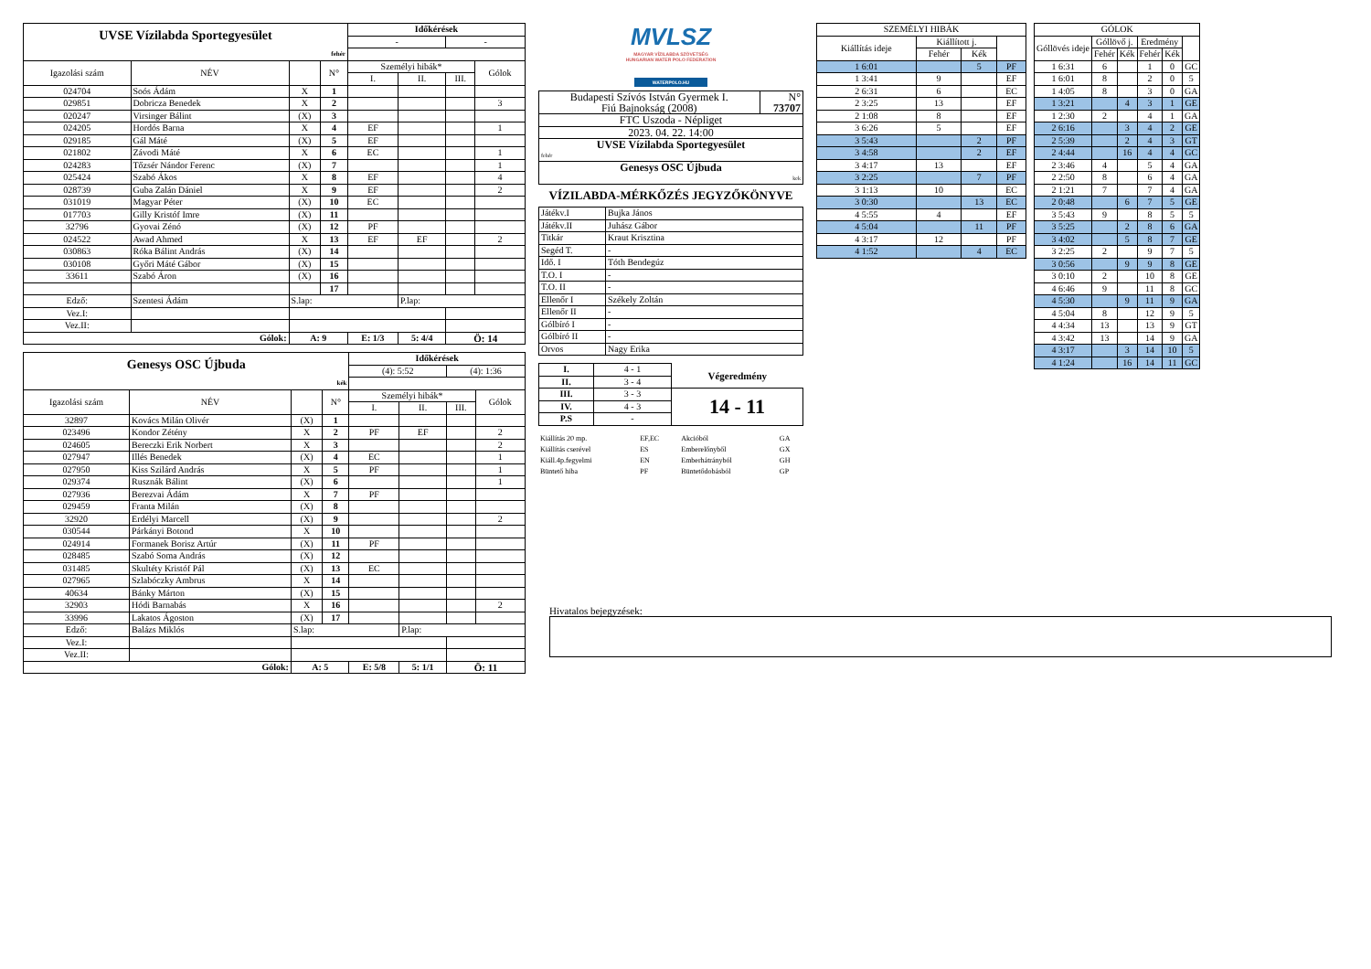| UVSE Vízilabda Sportegyesület | | | | Időkérések | | | |
| | | | | - | | - | |
| fehér | | | | | | | |
| Igazolási szám | NÉV | | N° | Személyi hibák* | | | Gólok |
| | | | | I. | II. | III. | |
| 024704 | Soós Ádám | X | 1 | | | | |
| 029851 | Dobricza Benedek | X | 2 | | | | 3 |
| 020247 | Virsinger Bálint | (X) | 3 | | | | |
| 024205 | Hordós Barna | X | 4 | EF | | | 1 |
| 029185 | Gál Máté | (X) | 5 | EF | | | |
| 021802 | Závodi Máté | X | 6 | EC | | | 1 |
| 024283 | Tőzsér Nándor Ferenc | (X) | 7 | | | | 1 |
| 025424 | Szabó Ákos | X | 8 | EF | | | 4 |
| 028739 | Guba Zalán Dániel | X | 9 | EF | | | 2 |
| 031019 | Magyar Péter | (X) | 10 | EC | | | |
| 017703 | Gilly Kristóf Imre | (X) | 11 | | | | |
| 32796 | Gyovai Zénó | (X) | 12 | PF | | | |
| 024522 | Awad Ahmed | X | 13 | EF | EF | | 2 |
| 030863 | Róka Bálint András | (X) | 14 | | | | |
| 030108 | Győri Máté Gábor | (X) | 15 | | | | |
| 33611 | Szabó Áron | (X) | 16 | | | | |
| | | | 17 | | | | |
| Edző: | Szentesi Ádám | S.lap: | | | P.lap: | | |
| Vez.I: | | | | | | | |
| Vez.II: | | | | | | | |
| Gólok: | | A: 9 | | E: 1/3 | 5: 4/4 | Ö: 14 | |
| Genesys OSC Újbuda | | | | Időkérések | | | |
| | | | | (4): 5:52 | | (4): 1:36 | |
| kék | | | | | | | |
| Igazolási szám | NÉV | | N° | Személyi hibák* | | | Gólok |
| | | | | I. | II. | III. | |
| 32897 | Kovács Milán Olivér | (X) | 1 | | | | |
| 023496 | Kondor Zétény | X | 2 | PF | EF | | 2 |
| 024605 | Bereczki Erik Norbert | X | 3 | | | | 2 |
| 027947 | Illés Benedek | (X) | 4 | EC | | | 1 |
| 027950 | Kiss Szilárd András | X | 5 | PF | | | 1 |
| 029374 | Rusznák Bálint | (X) | 6 | | | | 1 |
| 027936 | Berezvai Ádám | X | 7 | PF | | | |
| 029459 | Franta Milán | (X) | 8 | | | | |
| 32920 | Erdélyi Marcell | (X) | 9 | | | | 2 |
| 030544 | Párkányi Botond | X | 10 | | | | |
| 024914 | Formanek Borisz Artúr | (X) | 11 | PF | | | |
| 028485 | Szabó Soma András | (X) | 12 | | | | |
| 031485 | Skultéty Kristóf Pál | (X) | 13 | EC | | | |
| 027965 | Szlabóczky Ambrus | X | 14 | | | | |
| 40634 | Bánky Márton | (X) | 15 | | | | |
| 32903 | Hódi Barnabás | X | 16 | | | | 2 |
| 33996 | Lakatos Ágoston | (X) | 17 | | | | |
| Edző: | Balázs Miklós | S.lap: | | | P.lap: | | |
| Vez.I: | | | | | | | |
| Vez.II: | | | | | | | |
| Gólok: | | A: 5 | | E: 5/8 | 5: 1/1 | Ö: 11 | |
MVLSZ
MAGYAR VÍZILABDA SZÖVETSÉG
HUNGARIAN WATER POLO FEDERATION
WATERPOLO.HU
| Budapesti Szívós István Gyermek I. Fiú Bajnokság (2008) | N° 73707 |
| FTC Uszoda - Népliget | |
| 2023. 04. 22. 14:00 | |
| UVSE Vízilabda Sportegyesület fehér | |
| Genesys OSC Újbuda kek | |
VÍZILABDA-MÉRKŐZÉS JEGYZŐKÖNYVE
| Játékv.I | Bujka János |
| Játékv.II | Juhász Gábor |
| Titkár | Kraut Krisztina |
| Segéd T. | - |
| Idő. I | Tóth Bendegúz |
| T.O. I | - |
| T.O. II | - |
| Ellenőr I | Székely Zoltán |
| Ellenőr II | - |
| Gólbíró I | - |
| Gólbíró II | - |
| Orvos | Nagy Erika |
| I. | 4 - 1 | Végeredmény |
| II. | 3 - 4 | |
| III. | 3 - 3 | 14 - 11 |
| IV. | 4 - 3 | |
| P.S | - | |
| Kiállítás 20 mp. | EF,EC | Akcióból | GA |
| Kiállítás cserével | ES | Emberelőnyből | GX |
| Kiáll.4p.fegyelmi | EN | Emberhátrányból | GH |
| Büntető hiba | PF | Büntetődobásból | GP |
| SZEMÉLYI HIBÁK | | | |
| --- | --- | --- | --- |
| Kiállítás ideje | Kiállított j. | | |
| | Fehér | Kék | |
| 1 6:01 | | 5 | PF |
| 1 3:41 | 9 | | EF |
| 2 6:31 | 6 | | EC |
| 2 3:25 | 13 | | EF |
| 2 1:08 | 8 | | EF |
| 3 6:26 | 5 | | EF |
| 3 5:43 | | 2 | PF |
| 3 4:58 | | 2 | EF |
| 3 4:17 | 13 | | EF |
| 3 2:25 | | 7 | PF |
| 3 1:13 | 10 | | EC |
| 3 0:30 | | 13 | EC |
| 4 5:55 | 4 | | EF |
| 4 5:04 | | 11 | PF |
| 4 3:17 | 12 | | PF |
| 4 1:52 | | 4 | EC |
| GÓLOK | | | | | |
| --- | --- | --- | --- | --- | --- |
| Góllövés ideje | Góllövő j. | | Eredmény | | |
| | Fehér | Kék | Fehér | Kék | |
| 1 6:31 | 6 | | 1 | 0 | GC |
| 1 6:01 | 8 | | 2 | 0 | 5 |
| 1 4:05 | 8 | | 3 | 0 | GA |
| 1 3:21 | | 4 | 3 | 1 | GE |
| 1 2:30 | 2 | | 4 | 1 | GA |
| 2 6:16 | | 3 | 4 | 2 | GE |
| 2 5:39 | | 2 | 4 | 3 | GT |
| 2 4:44 | | 16 | 4 | 4 | GC |
| 2 3:46 | 4 | | 5 | 4 | GA |
| 2 2:50 | 8 | | 6 | 4 | GA |
| 2 1:21 | 7 | | 7 | 4 | GA |
| 2 0:48 | | 6 | 7 | 5 | GE |
| 3 5:43 | 9 | | 8 | 5 | 5 |
| 3 5:25 | | 2 | 8 | 6 | GA |
| 3 4:02 | | 5 | 8 | 7 | GE |
| 3 2:25 | 2 | | 9 | 7 | 5 |
| 3 0:56 | | 9 | 9 | 8 | GE |
| 3 0:10 | 2 | | 10 | 8 | GE |
| 4 6:46 | 9 | | 11 | 8 | GC |
| 4 5:30 | | 9 | 11 | 9 | GA |
| 4 5:04 | 8 | | 12 | 9 | 5 |
| 4 4:34 | 13 | | 13 | 9 | GT |
| 4 3:42 | 13 | | 14 | 9 | GA |
| 4 3:17 | | 3 | 14 | 10 | 5 |
| 4 1:24 | | 16 | 14 | 11 | GC |
Hivatalos bejegyzések: